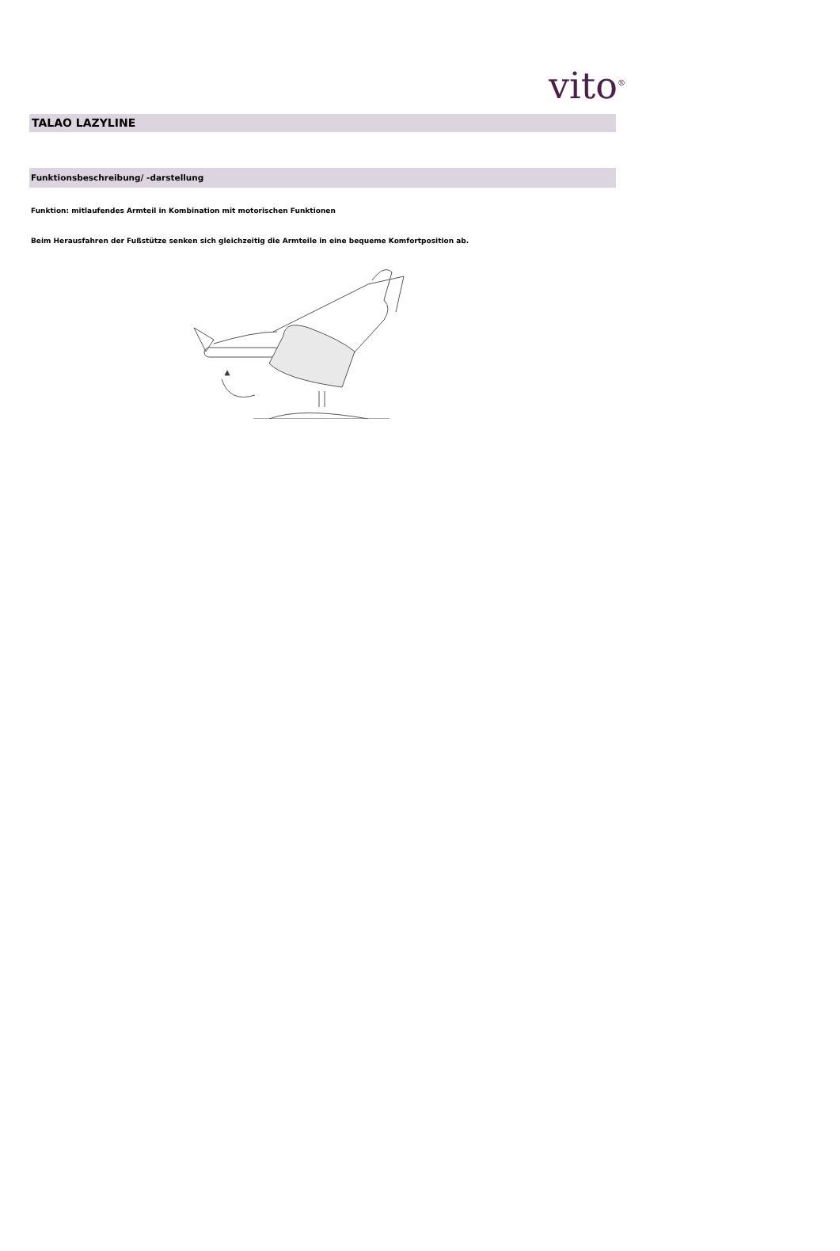vito<sup>®</sup>
TALAO LAZYLINE
Funktionsbeschreibung/ -darstellung
Funktion: mitlaufendes Armteil in Kombination mit motorischen Funktionen
Beim Herausfahren der Fußstütze senken sich gleichzeitig die Armteile in eine bequeme Komfortposition ab.